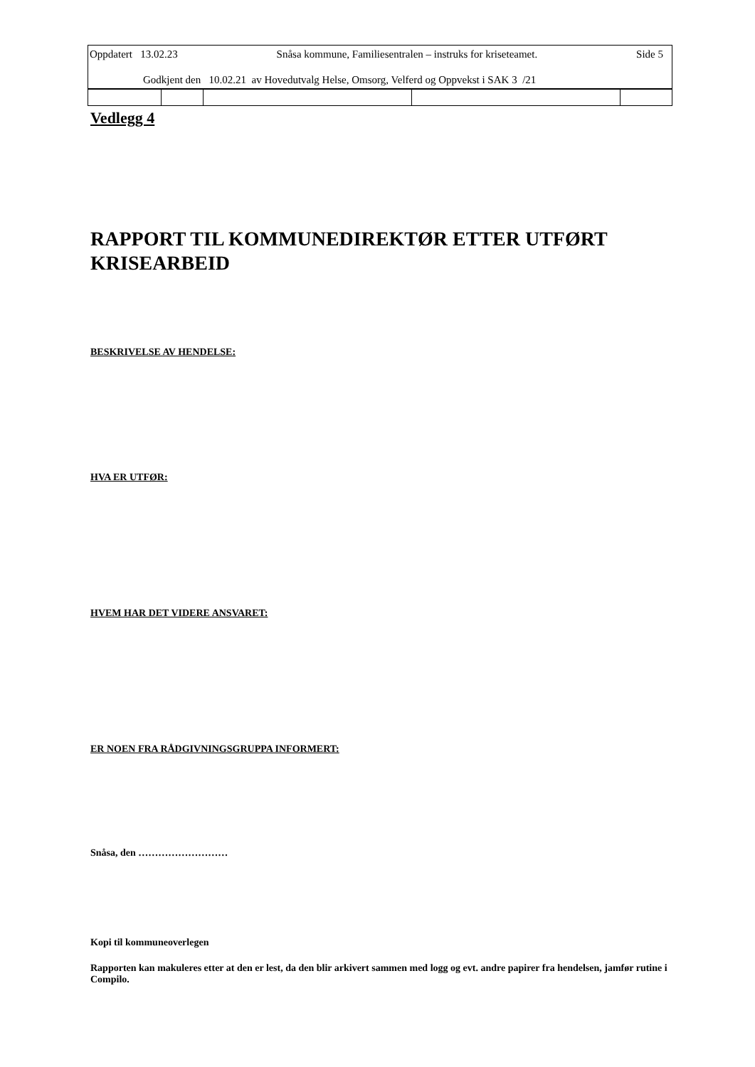Oppdatert 13.02.23 Snåsa kommune, Familiesentralen – instruks for kriseteamet. Side 5
Godkjent den 10.02.21 av Hovedutvalg Helse, Omsorg, Velferd og Oppvekst i SAK 3 /21
Vedlegg 4
RAPPORT TIL KOMMUNEDIREKTØR ETTER UTFØRT KRISEARBEID
BESKRIVELSE AV HENDELSE:
HVA ER UTFØR:
HVEM HAR DET VIDERE ANSVARET:
ER NOEN FRA RÅDGIVNINGSGRUPPA INFORMERT:
Snåsa, den ………………………
Kopi til kommuneoverlegen
Rapporten kan makuleres etter at den er lest, da den blir arkivert sammen med logg og evt. andre papirer fra hendelsen, jamfør rutine i Compilo.